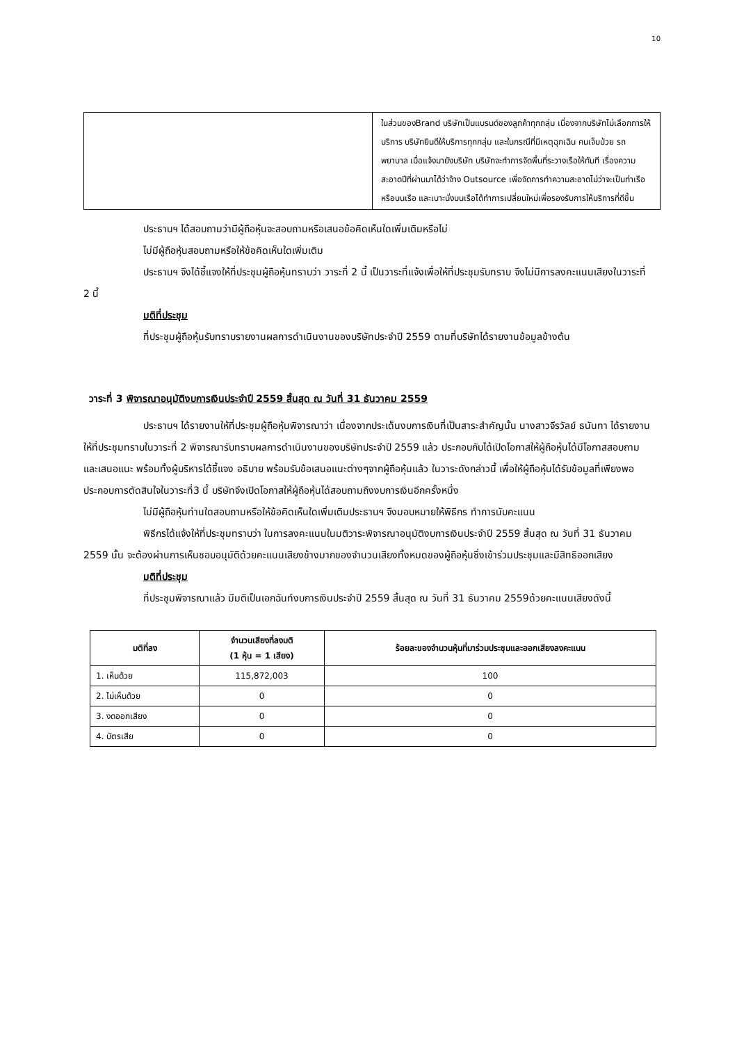10
| | ในส่วนของBrand บริษัทเป็นแบรนด์ของลูกค้าทุกกลุ่ม เนื่องจากบริษัทไม่เลือกการให้บริการ บริษัทยินดีให้บริการทุกกลุ่ม และในกรณีที่มีเหตุฉุกเฉิน คนเจ็บป่วย รถพยาบาล เมื่อแจ้งมายังบริษัท บริษัทจะทำการจัดพื้นที่ระวางเรือให้ทันที เรื่องความสะอาดปีที่ผ่านมาได้ว่าจ้าง Outsource เพื่อจัดการทำความสะอาดไม่ว่าจะเป็นท่าเรือหรือบนเรือ และเบาะนั่งบนเรือได้ทำการเปลี่ยนใหม่เพื่อรองรับการให้บริการที่ดีขึ้น |
ประธานฯ ได้สอบถามว่ามีผู้ถือหุ้นจะสอบถามหรือเสนอข้อคิดเห็นใดเพิ่มเติมหรือไม่
ไม่มีผู้ถือหุ้นสอบถามหรือให้ข้อคิดเห็นใดเพิ่มเติม
ประธานฯ จึงได้ชี้แจงให้ที่ประชุมผู้ถือหุ้นทราบว่า วาระที่ 2 นี้ เป็นวาระที่แจ้งเพื่อให้ที่ประชุมรับทราบ จึงไม่มีการลงคะแนนเสียงในวาระที่ 2 นี้
มติที่ประชุม
ที่ประชุมผู้ถือหุ้นรับทราบรายงานผลการดำเนินงานของบริษัทประจำปี 2559 ตามที่บริษัทได้รายงานข้อมูลข้างต้น
วาระที่ 3 พิจารณาอนุมัติงบการเงินประจำปี 2559 สิ้นสุด ณ วันที่ 31 ธันวาคม 2559
ประธานฯ ได้รายงานให้ที่ประชุมผู้ถือหุ้นพิจารณาว่า เนื่องจากประเด็นงบการเงินที่เป็นสาระสำคัญนั้น นางสาวจีรวัลย์ ธนันทา ได้รายงานให้ที่ประชุมทราบในวาระที่ 2 พิจารณารับทราบผลการดำเนินงานของบริษัทประจำปี 2559 แล้ว ประกอบกับได้เปิดโอกาสให้ผู้ถือหุ้นได้มีโอกาสสอบถามและเสนอแนะ พร้อมทั้งผู้บริหารได้ชี้แจง อธิบาย พร้อมรับข้อเสนอแนะต่างๆจากผู้ถือหุ้นแล้ว ในวาระดังกล่าวนี้ เพื่อให้ผู้ถือหุ้นได้รับข้อมูลที่เพียงพอประกอบการตัดสินใจในวาระที่3 นี้ บริษัทจึงเปิดโอกาสให้ผู้ถือหุ้นได้สอบถามถึงงบการเงินอีกครั้งหนึ่ง
ไม่มีผู้ถือหุ้นท่านใดสอบถามหรือให้ข้อคิดเห็นใดเพิ่มเติมประธานฯ จึงมอบหมายให้พิธีกร ทำการนับคะแนน
พิธีกรได้แจ้งให้ที่ประชุมทราบว่า ในการลงคะแนนในมติวาระพิจารณาอนุมัติงบการเงินประจำปี 2559 สิ้นสุด ณ วันที่ 31 ธันวาคม 2559 นั้น จะต้องผ่านการเห็นชอบอนุมัติด้วยคะแนนเสียงข้างมากของจำนวนเสียงทั้งหมดของผู้ถือหุ้นซึ่งเข้าร่วมประชุมและมีสิทธิออกเสียง
มติที่ประชุม
ที่ประชุมพิจารณาแล้ว มีมติเป็นเอกฉันท์งบการเงินประจำปี 2559 สิ้นสุด ณ วันที่ 31 ธันวาคม 2559ด้วยคะแนนเสียงดังนี้
| มติที่ลง | จำนวนเสียงที่ลงมติ (1 หุ้น = 1 เสียง) | ร้อยละของจำนวนหุ้นที่มาร่วมประชุมและออกเสียงลงคะแนน |
| --- | --- | --- |
| 1. เห็นด้วย | 115,872,003 | 100 |
| 2. ไม่เห็นด้วย | 0 | 0 |
| 3. งดออกเสียง | 0 | 0 |
| 4. บัตรเสีย | 0 | 0 |